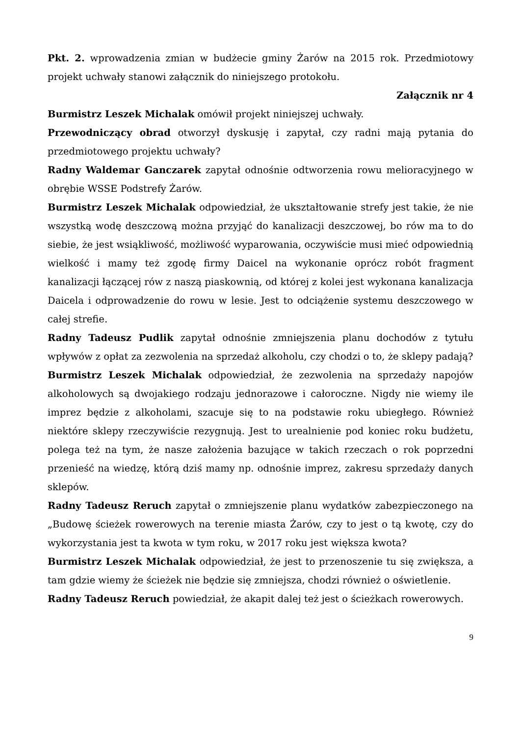Pkt. 2. wprowadzenia zmian w budżecie gminy Żarów na 2015 rok. Przedmiotowy projekt uchwały stanowi załącznik do niniejszego protokołu.
Załącznik nr 4
Burmistrz Leszek Michalak omówił projekt niniejszej uchwały.
Przewodniczący obrad otworzył dyskusję i zapytał, czy radni mają pytania do przedmiotowego projektu uchwały?
Radny Waldemar Ganczarek zapytał odnośnie odtworzenia rowu melioracyjnego w obrębie WSSE Podstrefy Żarów.
Burmistrz Leszek Michalak odpowiedział, że ukształtowanie strefy jest takie, że nie wszystką wodę deszczową można przyjąć do kanalizacji deszczowej, bo rów ma to do siebie, że jest wsiąkliwość, możliwość wyparowania, oczywiście musi mieć odpowiednią wielkość i mamy też zgodę firmy Daicel na wykonanie oprócz robót fragment kanalizacji łączącej rów z naszą piaskownią, od której z kolei jest wykonana kanalizacja Daicela i odprowadzenie do rowu w lesie. Jest to odciążenie systemu deszczowego w całej strefie.
Radny Tadeusz Pudlik zapytał odnośnie zmniejszenia planu dochodów z tytułu wpływów z opłat za zezwolenia na sprzedaż alkoholu, czy chodzi o to, że sklepy padają?
Burmistrz Leszek Michalak odpowiedział, że zezwolenia na sprzedaży napojów alkoholowych są dwojakiego rodzaju jednorazowe i całoroczne. Nigdy nie wiemy ile imprez będzie z alkoholami, szacuje się to na podstawie roku ubiegłego. Również niektóre sklepy rzeczywiście rezygnują. Jest to urealnienie pod koniec roku budżetu, polega też na tym, że nasze założenia bazujące w takich rzeczach o rok poprzedni przenieść na wiedzę, którą dziś mamy np. odnośnie imprez, zakresu sprzedaży danych sklepów.
Radny Tadeusz Reruch zapytał o zmniejszenie planu wydatków zabezpieczonego na „Budowę ścieżek rowerowych na terenie miasta Żarów, czy to jest o tą kwotę, czy do wykorzystania jest ta kwota w tym roku, w 2017 roku jest większa kwota?
Burmistrz Leszek Michalak odpowiedział, że jest to przenoszenie tu się zwiększa, a tam gdzie wiemy że ścieżek nie będzie się zmniejsza, chodzi również o oświetlenie.
Radny Tadeusz Reruch powiedział, że akapit dalej też jest o ścieżkach rowerowych.
9